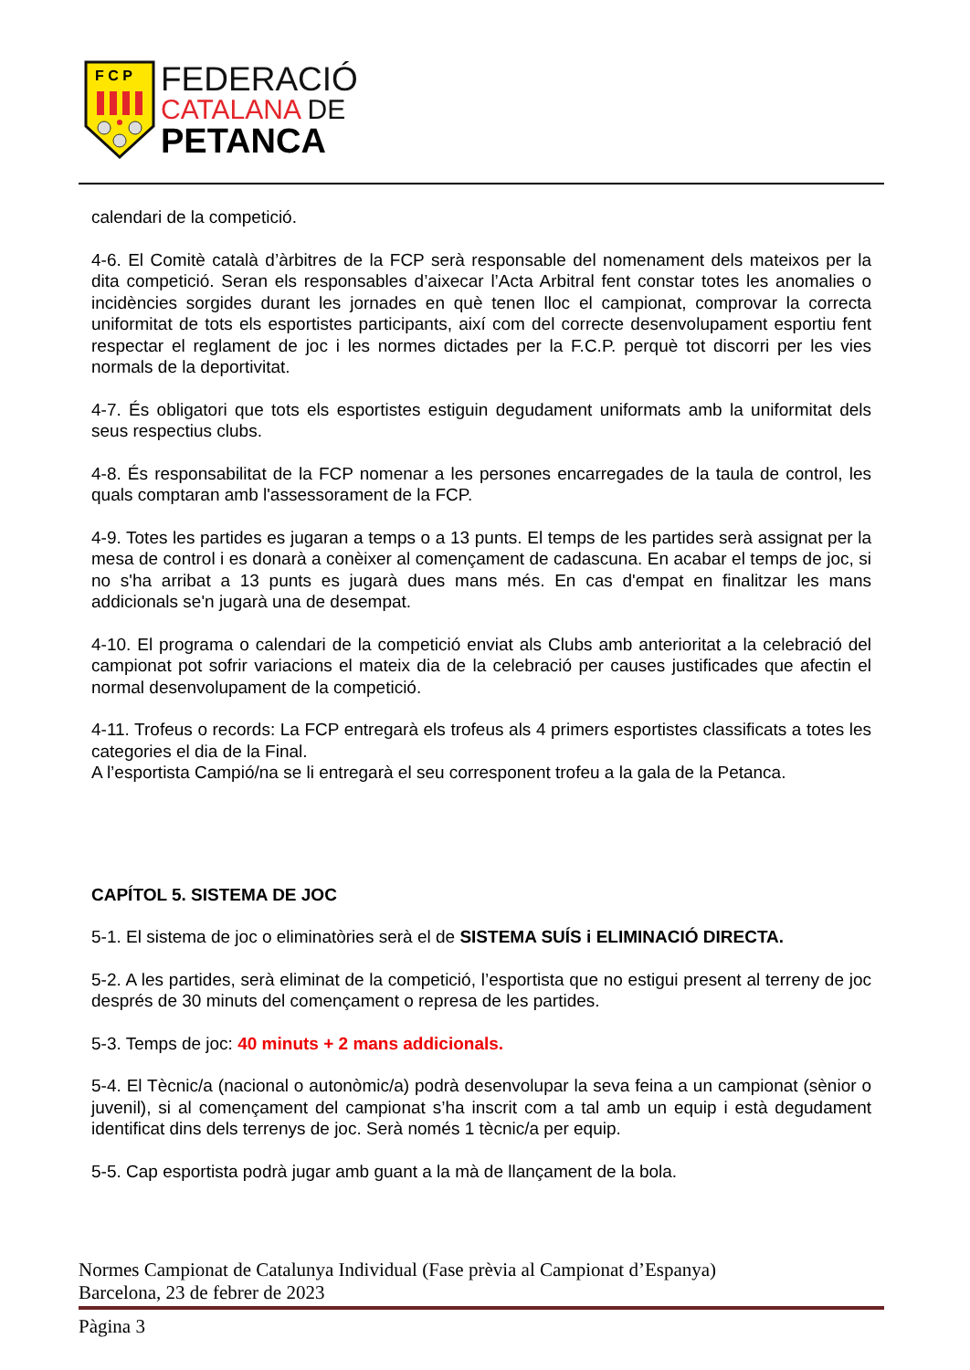F C P
FEDERACIÓ
CATALANA DE
PETANCA
calendari de la competició.
4-6. El Comitè català d’àrbitres de la FCP serà responsable del nomenament dels mateixos per la dita competició. Seran els responsables d’aixecar l’Acta Arbitral fent constar totes les anomalies o incidències sorgides durant les jornades en què tenen lloc el campionat, comprovar la correcta uniformitat de tots els esportistes participants, així com del correcte desenvolupament esportiu fent respectar el reglament de joc i les normes dictades per la F.C.P. perquè tot discorri per les vies normals de la deportivitat.
4-7. És obligatori que tots els esportistes estiguin degudament uniformats amb la uniformitat dels seus respectius clubs.
4-8. És responsabilitat de la FCP nomenar a les persones encarregades de la taula de control, les quals comptaran amb l'assessorament de la FCP.
4-9. Totes les partides es jugaran a temps o a 13 punts. El temps de les partides serà assignat per la mesa de control i es donarà a conèixer al començament de cadascuna. En acabar el temps de joc, si no s'ha arribat a 13 punts es jugarà dues mans més. En cas d'empat en finalitzar les mans addicionals se'n jugarà una de desempat.
4-10. El programa o calendari de la competició enviat als Clubs amb anterioritat a la celebració del campionat pot sofrir variacions el mateix dia de la celebració per causes justificades que afectin el normal desenvolupament de la competició.
4-11. Trofeus o records: La FCP entregarà els trofeus als 4 primers esportistes classificats a totes les categories el dia de la Final.
A l’esportista Campió/na se li entregarà el seu corresponent trofeu a la gala de la Petanca.
CAPÍTOL 5. SISTEMA DE JOC
5-1. El sistema de joc o eliminatòries serà el de SISTEMA SUÍS i ELIMINACIÓ DIRECTA.
5-2. A les partides, serà eliminat de la competició, l’esportista que no estigui present al terreny de joc després de 30 minuts del començament o represa de les partides.
5-3. Temps de joc: 40 minuts + 2 mans addicionals.
5-4. El Tècnic/a (nacional o autonòmic/a) podrà desenvolupar la seva feina a un campionat (sènior o juvenil), si al començament del campionat s’ha inscrit com a tal amb un equip i està degudament identificat dins dels terrenys de joc. Serà només 1 tècnic/a per equip.
5-5. Cap esportista podrà jugar amb guant a la mà de llançament de la bola.
Normes Campionat de Catalunya Individual (Fase prèvia al Campionat d’Espanya)
Barcelona, 23 de febrer de 2023
Pàgina 3